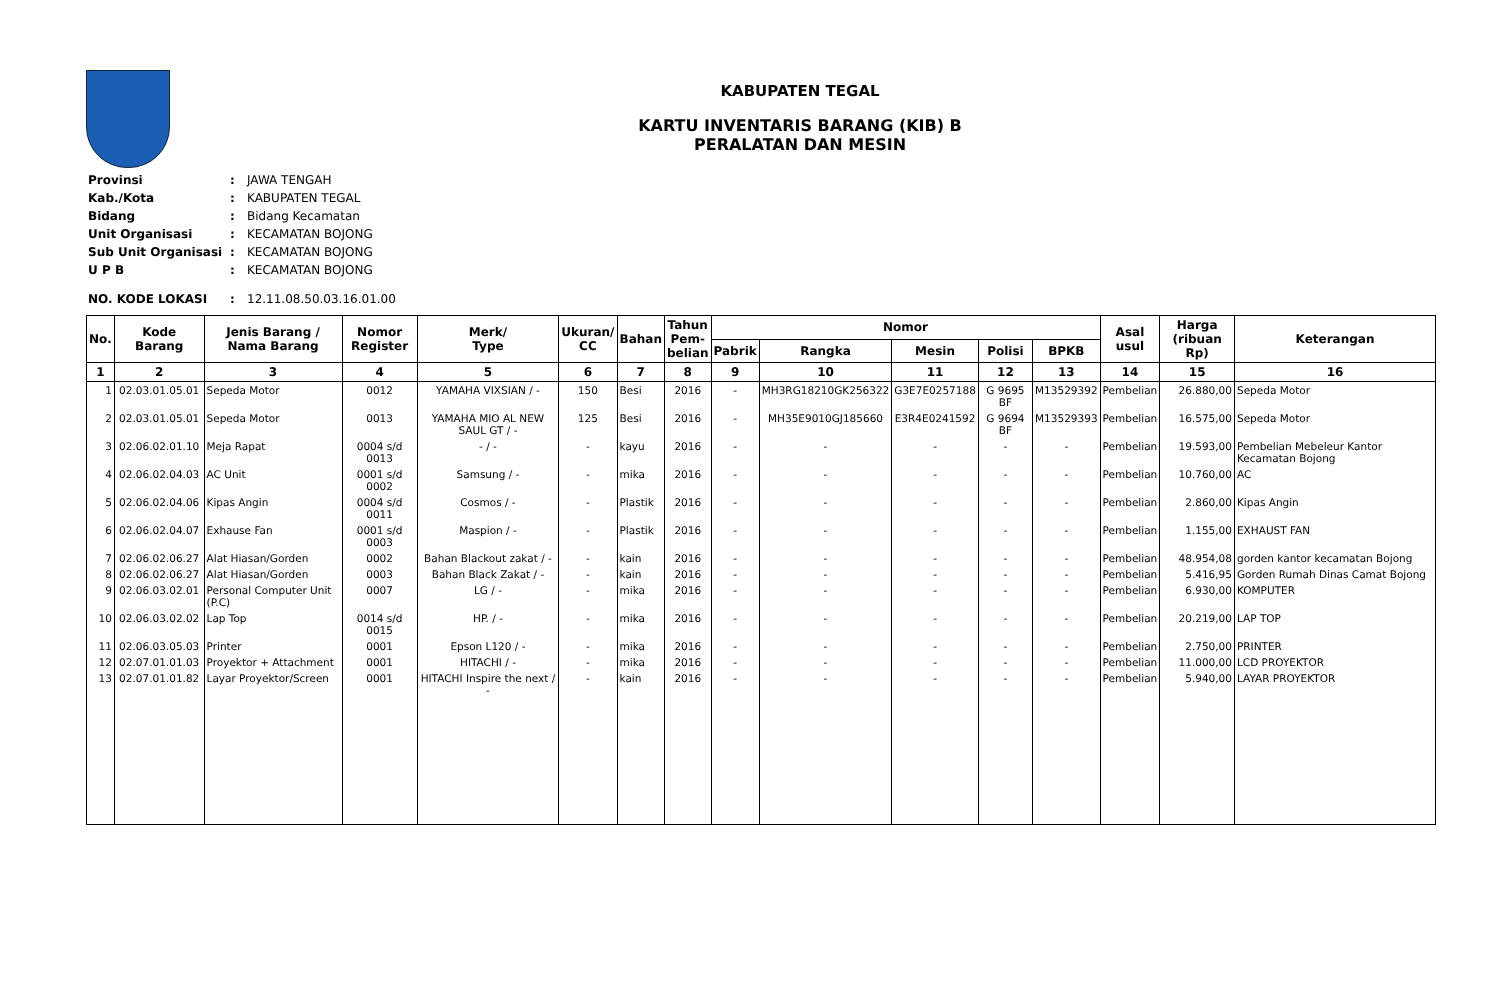KABUPATEN TEGAL
KARTU INVENTARIS BARANG (KIB) B
PERALATAN DAN MESIN
| Provinsi | : | JAWA TENGAH |
| Kab./Kota | : | KABUPATEN TEGAL |
| Bidang | : | Bidang Kecamatan |
| Unit Organisasi | : | KECAMATAN BOJONG |
| Sub Unit Organisasi | : | KECAMATAN BOJONG |
| U P B | : | KECAMATAN BOJONG |
| NO. KODE LOKASI | : | 12.11.08.50.03.16.01.00 |
| No. | Kode Barang | Jenis Barang / Nama Barang | Nomor Register | Merk/ Type | Ukuran/ CC | Bahan | Tahun Pem- belian | Nomor | | | | | Asal usul | Harga (ribuan Rp) | Keterangan |
| --- | --- | --- | --- | --- | --- | --- | --- | --- | --- | --- | --- | --- | --- | --- | --- |
| | | | | | | | | Pabrik | Rangka | Mesin | Polisi | BPKB | | | |
| 1 | 2 | 3 | 4 | 5 | 6 | 7 | 8 | 9 | 10 | 11 | 12 | 13 | 14 | 15 | 16 |
| 1 | 02.03.01.05.01 | Sepeda Motor | 0012 | YAMAHA VIXSIAN / - | 150 | Besi | 2016 | - | MH3RG18210GK256322 | G3E7E0257188 | G 9695 BF | M13529392 | Pembelian | 26.880,00 | Sepeda Motor |
| 2 | 02.03.01.05.01 | Sepeda Motor | 0013 | YAMAHA MIO AL NEW SAUL GT / - | 125 | Besi | 2016 | - | MH35E9010GJ185660 | E3R4E0241592 | G 9694 BF | M13529393 | Pembelian | 16.575,00 | Sepeda Motor |
| 3 | 02.06.02.01.10 | Meja Rapat | 0004 s/d 0013 | - / - | - | kayu | 2016 | - | - | - | - | - | Pembelian | 19.593,00 | Pembelian Mebeleur Kantor Kecamatan Bojong |
| 4 | 02.06.02.04.03 | AC Unit | 0001 s/d 0002 | Samsung / - | - | mika | 2016 | - | - | - | - | - | Pembelian | 10.760,00 | AC |
| 5 | 02.06.02.04.06 | Kipas Angin | 0004 s/d 0011 | Cosmos / - | - | Plastik | 2016 | - | - | - | - | - | Pembelian | 2.860,00 | Kipas Angin |
| 6 | 02.06.02.04.07 | Exhause Fan | 0001 s/d 0003 | Maspion / - | - | Plastik | 2016 | - | - | - | - | - | Pembelian | 1.155,00 | EXHAUST FAN |
| 7 | 02.06.02.06.27 | Alat Hiasan/Gorden | 0002 | Bahan Blackout zakat / - | - | kain | 2016 | - | - | - | - | - | Pembelian | 48.954,08 | gorden kantor kecamatan Bojong |
| 8 | 02.06.02.06.27 | Alat Hiasan/Gorden | 0003 | Bahan Black Zakat / - | - | kain | 2016 | - | - | - | - | - | Pembelian | 5.416,95 | Gorden Rumah Dinas Camat Bojong |
| 9 | 02.06.03.02.01 | Personal Computer Unit (P.C) | 0007 | LG / - | - | mika | 2016 | - | - | - | - | - | Pembelian | 6.930,00 | KOMPUTER |
| 10 | 02.06.03.02.02 | Lap Top | 0014 s/d 0015 | HP. / - | - | mika | 2016 | - | - | - | - | - | Pembelian | 20.219,00 | LAP TOP |
| 11 | 02.06.03.05.03 | Printer | 0001 | Epson L120 / - | - | mika | 2016 | - | - | - | - | - | Pembelian | 2.750,00 | PRINTER |
| 12 | 02.07.01.01.03 | Proyektor + Attachment | 0001 | HITACHI / - | - | mika | 2016 | - | - | - | - | - | Pembelian | 11.000,00 | LCD PROYEKTOR |
| 13 | 02.07.01.01.82 | Layar Proyektor/Screen | 0001 | HITACHI Inspire the next / - | - | kain | 2016 | - | - | - | - | - | Pembelian | 5.940,00 | LAYAR PROYEKTOR |